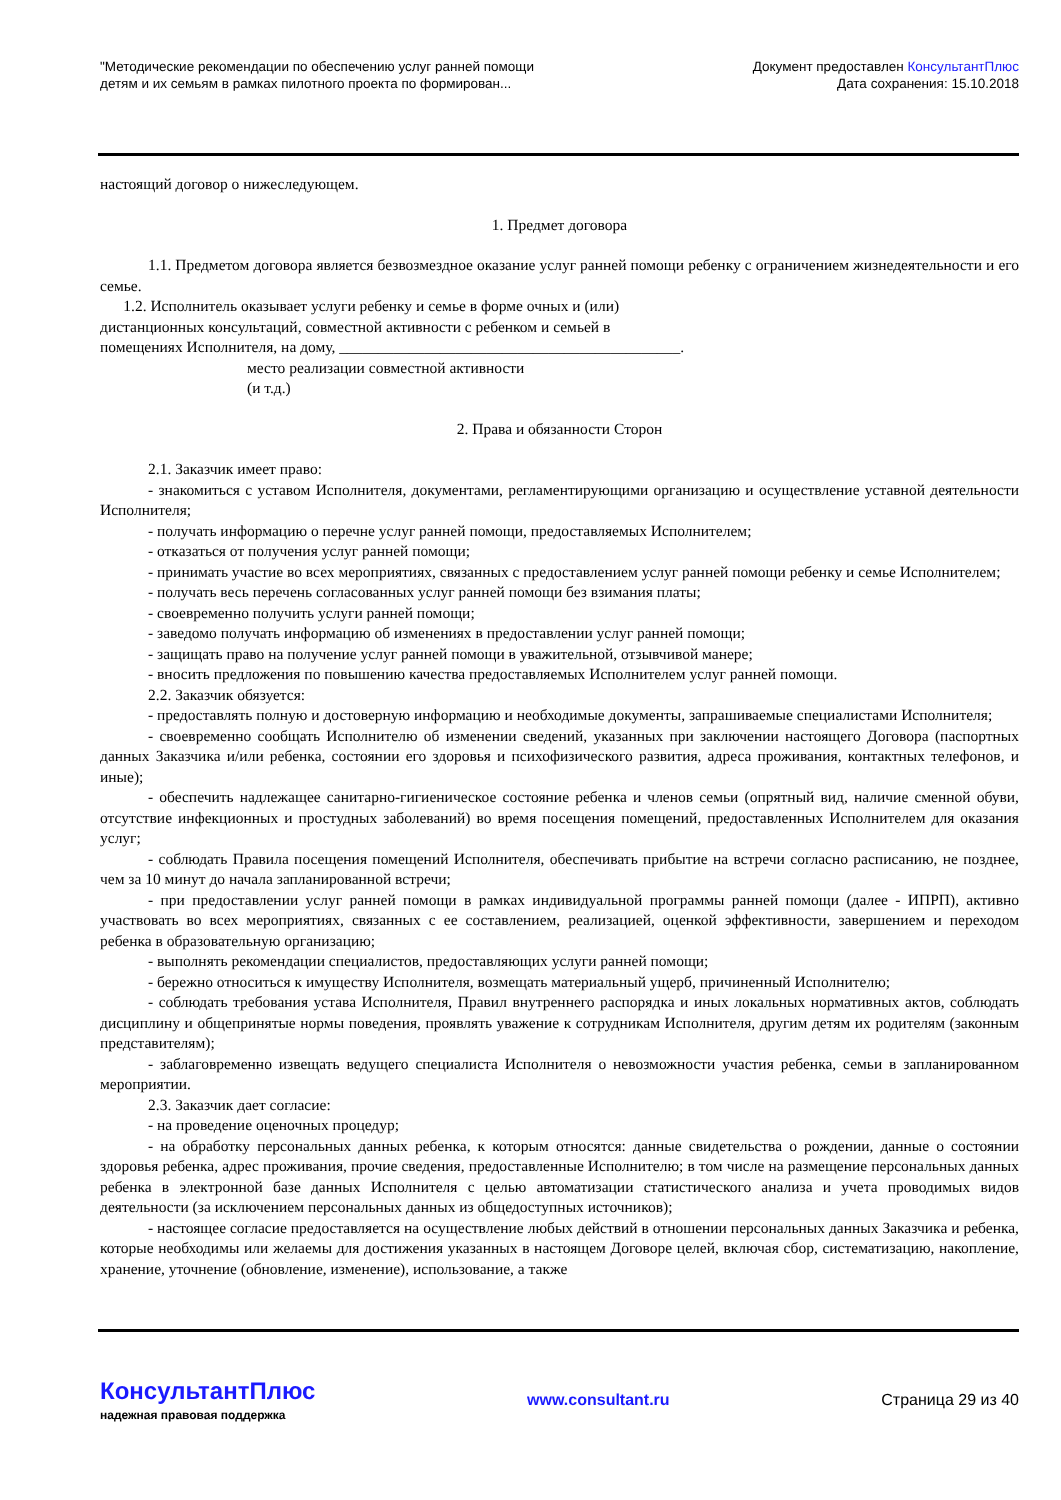"Методические рекомендации по обеспечению услуг ранней помощи
детям и их семьям в рамках пилотного проекта по формирован...
Документ предоставлен КонсультантПлюс
Дата сохранения: 15.10.2018
настоящий договор о нижеследующем.
1. Предмет договора
1.1. Предметом договора является безвозмездное оказание услуг ранней помощи ребенку с ограничением жизнедеятельности и его семье.
1.2. Исполнитель оказывает услуги ребенку и семье в форме очных и (или)
дистанционных консультаций, совместной активности с ребенком и семьей в
помещениях Исполнителя, на дому, ____________________________________________.
место реализации совместной активности
(и т.д.)
2. Права и обязанности Сторон
2.1. Заказчик имеет право:
- знакомиться с уставом Исполнителя, документами, регламентирующими организацию и осуществление уставной деятельности Исполнителя;
- получать информацию о перечне услуг ранней помощи, предоставляемых Исполнителем;
- отказаться от получения услуг ранней помощи;
- принимать участие во всех мероприятиях, связанных с предоставлением услуг ранней помощи ребенку и семье Исполнителем;
- получать весь перечень согласованных услуг ранней помощи без взимания платы;
- своевременно получить услуги ранней помощи;
- заведомо получать информацию об изменениях в предоставлении услуг ранней помощи;
- защищать право на получение услуг ранней помощи в уважительной, отзывчивой манере;
- вносить предложения по повышению качества предоставляемых Исполнителем услуг ранней помощи.
2.2. Заказчик обязуется:
- предоставлять полную и достоверную информацию и необходимые документы, запрашиваемые специалистами Исполнителя;
- своевременно сообщать Исполнителю об изменении сведений, указанных при заключении настоящего Договора (паспортных данных Заказчика и/или ребенка, состоянии его здоровья и психофизического развития, адреса проживания, контактных телефонов, и иные);
- обеспечить надлежащее санитарно-гигиеническое состояние ребенка и членов семьи (опрятный вид, наличие сменной обуви, отсутствие инфекционных и простудных заболеваний) во время посещения помещений, предоставленных Исполнителем для оказания услуг;
- соблюдать Правила посещения помещений Исполнителя, обеспечивать прибытие на встречи согласно расписанию, не позднее, чем за 10 минут до начала запланированной встречи;
- при предоставлении услуг ранней помощи в рамках индивидуальной программы ранней помощи (далее - ИПРП), активно участвовать во всех мероприятиях, связанных с ее составлением, реализацией, оценкой эффективности, завершением и переходом ребенка в образовательную организацию;
- выполнять рекомендации специалистов, предоставляющих услуги ранней помощи;
- бережно относиться к имуществу Исполнителя, возмещать материальный ущерб, причиненный Исполнителю;
- соблюдать требования устава Исполнителя, Правил внутреннего распорядка и иных локальных нормативных актов, соблюдать дисциплину и общепринятые нормы поведения, проявлять уважение к сотрудникам Исполнителя, другим детям их родителям (законным представителям);
- заблаговременно извещать ведущего специалиста Исполнителя о невозможности участия ребенка, семьи в запланированном мероприятии.
2.3. Заказчик дает согласие:
- на проведение оценочных процедур;
- на обработку персональных данных ребенка, к которым относятся: данные свидетельства о рождении, данные о состоянии здоровья ребенка, адрес проживания, прочие сведения, предоставленные Исполнителю; в том числе на размещение персональных данных ребенка в электронной базе данных Исполнителя с целью автоматизации статистического анализа и учета проводимых видов деятельности (за исключением персональных данных из общедоступных источников);
- настоящее согласие предоставляется на осуществление любых действий в отношении персональных данных Заказчика и ребенка, которые необходимы или желаемы для достижения указанных в настоящем Договоре целей, включая сбор, систематизацию, накопление, хранение, уточнение (обновление, изменение), использование, а также
КонсультантПлюс
надежная правовая поддержка
www.consultant.ru Страница 29 из 40